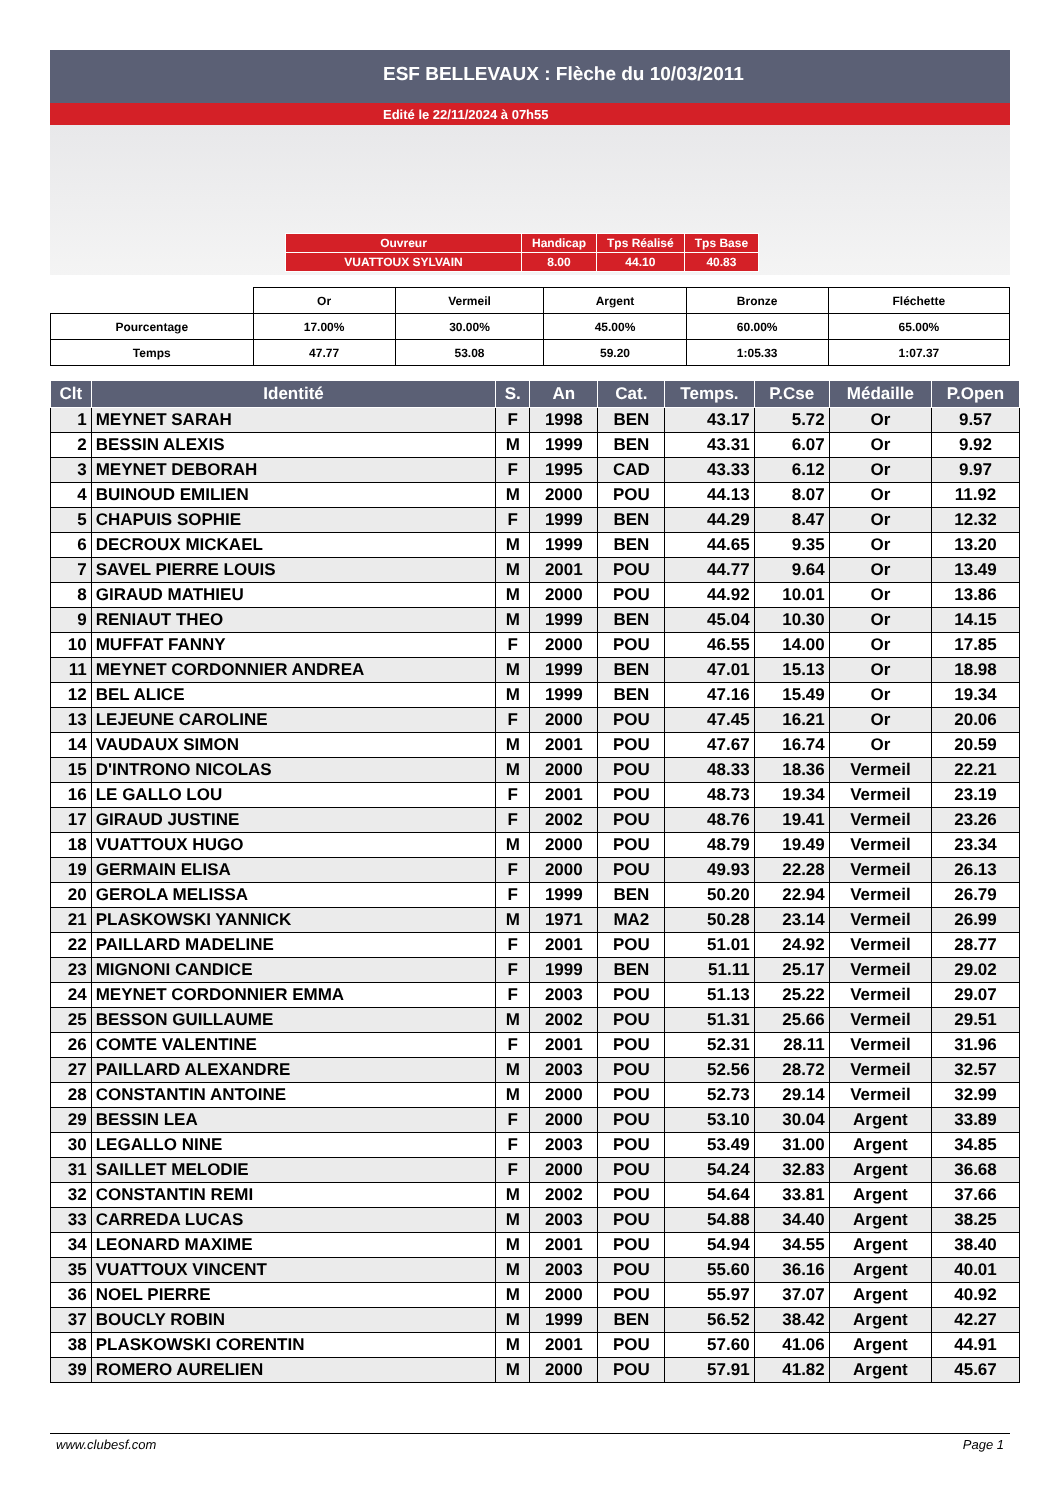ESF BELLEVAUX : Flèche du 10/03/2011
Edité le 22/11/2024 à 07h55
| Ouvreur | Handicap | Tps Réalisé | Tps Base |
| VUATTOUX SYLVAIN | 8.00 | 44.10 | 40.83 |
| | Or | Vermeil | Argent | Bronze | Fléchette |
| Pourcentage | 17.00% | 30.00% | 45.00% | 60.00% | 65.00% |
| Temps | 47.77 | 53.08 | 59.20 | 1:05.33 | 1:07.37 |
| Clt | Identité | S. | An | Cat. | Temps. | P.Cse | Médaille | P.Open |
| --- | --- | --- | --- | --- | --- | --- | --- | --- |
| 1 | MEYNET SARAH | F | 1998 | BEN | 43.17 | 5.72 | Or | 9.57 |
| 2 | BESSIN ALEXIS | M | 1999 | BEN | 43.31 | 6.07 | Or | 9.92 |
| 3 | MEYNET DEBORAH | F | 1995 | CAD | 43.33 | 6.12 | Or | 9.97 |
| 4 | BUINOUD EMILIEN | M | 2000 | POU | 44.13 | 8.07 | Or | 11.92 |
| 5 | CHAPUIS SOPHIE | F | 1999 | BEN | 44.29 | 8.47 | Or | 12.32 |
| 6 | DECROUX MICKAEL | M | 1999 | BEN | 44.65 | 9.35 | Or | 13.20 |
| 7 | SAVEL PIERRE LOUIS | M | 2001 | POU | 44.77 | 9.64 | Or | 13.49 |
| 8 | GIRAUD MATHIEU | M | 2000 | POU | 44.92 | 10.01 | Or | 13.86 |
| 9 | RENIAUT THEO | M | 1999 | BEN | 45.04 | 10.30 | Or | 14.15 |
| 10 | MUFFAT FANNY | F | 2000 | POU | 46.55 | 14.00 | Or | 17.85 |
| 11 | MEYNET CORDONNIER ANDREA | M | 1999 | BEN | 47.01 | 15.13 | Or | 18.98 |
| 12 | BEL ALICE | M | 1999 | BEN | 47.16 | 15.49 | Or | 19.34 |
| 13 | LEJEUNE CAROLINE | F | 2000 | POU | 47.45 | 16.21 | Or | 20.06 |
| 14 | VAUDAUX SIMON | M | 2001 | POU | 47.67 | 16.74 | Or | 20.59 |
| 15 | D'INTRONO NICOLAS | M | 2000 | POU | 48.33 | 18.36 | Vermeil | 22.21 |
| 16 | LE GALLO LOU | F | 2001 | POU | 48.73 | 19.34 | Vermeil | 23.19 |
| 17 | GIRAUD JUSTINE | F | 2002 | POU | 48.76 | 19.41 | Vermeil | 23.26 |
| 18 | VUATTOUX HUGO | M | 2000 | POU | 48.79 | 19.49 | Vermeil | 23.34 |
| 19 | GERMAIN ELISA | F | 2000 | POU | 49.93 | 22.28 | Vermeil | 26.13 |
| 20 | GEROLA MELISSA | F | 1999 | BEN | 50.20 | 22.94 | Vermeil | 26.79 |
| 21 | PLASKOWSKI YANNICK | M | 1971 | MA2 | 50.28 | 23.14 | Vermeil | 26.99 |
| 22 | PAILLARD MADELINE | F | 2001 | POU | 51.01 | 24.92 | Vermeil | 28.77 |
| 23 | MIGNONI CANDICE | F | 1999 | BEN | 51.11 | 25.17 | Vermeil | 29.02 |
| 24 | MEYNET CORDONNIER EMMA | F | 2003 | POU | 51.13 | 25.22 | Vermeil | 29.07 |
| 25 | BESSON GUILLAUME | M | 2002 | POU | 51.31 | 25.66 | Vermeil | 29.51 |
| 26 | COMTE VALENTINE | F | 2001 | POU | 52.31 | 28.11 | Vermeil | 31.96 |
| 27 | PAILLARD ALEXANDRE | M | 2003 | POU | 52.56 | 28.72 | Vermeil | 32.57 |
| 28 | CONSTANTIN ANTOINE | M | 2000 | POU | 52.73 | 29.14 | Vermeil | 32.99 |
| 29 | BESSIN LEA | F | 2000 | POU | 53.10 | 30.04 | Argent | 33.89 |
| 30 | LEGALLO NINE | F | 2003 | POU | 53.49 | 31.00 | Argent | 34.85 |
| 31 | SAILLET MELODIE | F | 2000 | POU | 54.24 | 32.83 | Argent | 36.68 |
| 32 | CONSTANTIN REMI | M | 2002 | POU | 54.64 | 33.81 | Argent | 37.66 |
| 33 | CARREDA LUCAS | M | 2003 | POU | 54.88 | 34.40 | Argent | 38.25 |
| 34 | LEONARD MAXIME | M | 2001 | POU | 54.94 | 34.55 | Argent | 38.40 |
| 35 | VUATTOUX VINCENT | M | 2003 | POU | 55.60 | 36.16 | Argent | 40.01 |
| 36 | NOEL PIERRE | M | 2000 | POU | 55.97 | 37.07 | Argent | 40.92 |
| 37 | BOUCLY ROBIN | M | 1999 | BEN | 56.52 | 38.42 | Argent | 42.27 |
| 38 | PLASKOWSKI CORENTIN | M | 2001 | POU | 57.60 | 41.06 | Argent | 44.91 |
| 39 | ROMERO AURELIEN | M | 2000 | POU | 57.91 | 41.82 | Argent | 45.67 |
www.clubesf.com Page 1